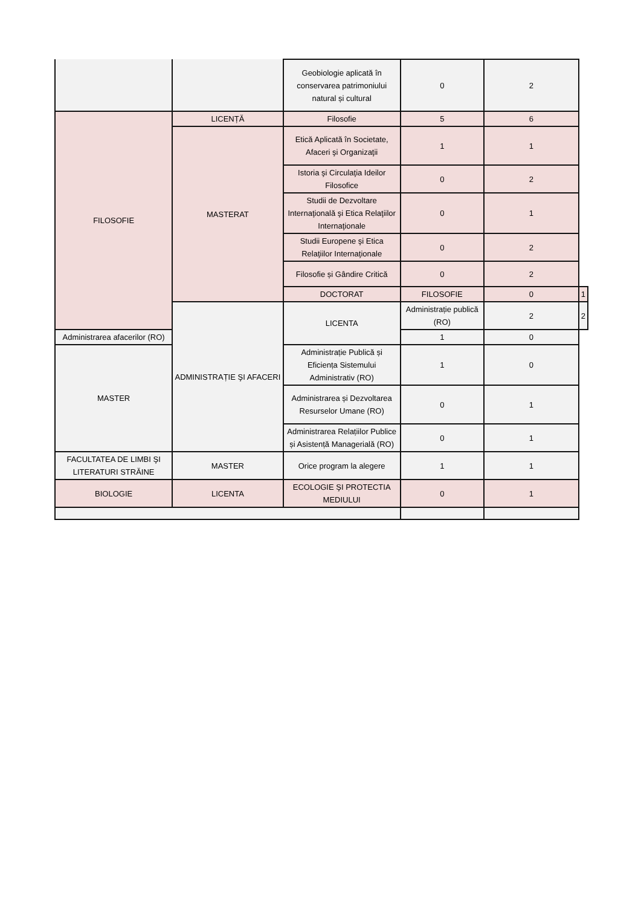| | | Geobiologie aplicată în conservarea patrimoniului natural și cultural | 0 | 2 | |
| FILOSOFIE | LICENȚĂ | Filosofie | 5 | 6 | |
| | MASTERAT | Etică Aplicată în Societate, Afaceri şi Organizaţii | 1 | 1 | |
| | | Istoria şi Circulaţia Ideilor Filosofice | 0 | 2 | |
| | | Studii de Dezvoltare Internaţională şi Etica Relaţiilor Internaţionale | 0 | 1 | |
| | | Studii Europene şi Etica Relaţiilor Internaţionale | 0 | 2 | |
| | | Filosofie și Gândire Critică | 0 | 2 | |
| | | DOCTORAT | FILOSOFIE | 0 | 1 |
| | ADMINISTRAȚIE ŞI AFACERI | LICENTA | Administrație publică (RO) | 2 | 2 |
| Administrarea afacerilor (RO) | | | 1 | 0 | |
| MASTER | | Administrație Publică și Eficiența Sistemului Administrativ (RO) | 1 | 0 | |
| | | Administrarea și Dezvoltarea Resurselor Umane (RO) | 0 | 1 | |
| | | Administrarea Relațiilor Publice și Asistență Managerială (RO) | 0 | 1 | |
| FACULTATEA DE LIMBI ŞI LITERATURI STRĂINE | MASTER | Orice program la alegere | 1 | 1 | |
| BIOLOGIE | LICENTA | ECOLOGIE ŞI PROTECTIA MEDIULUI | 0 | 1 | |